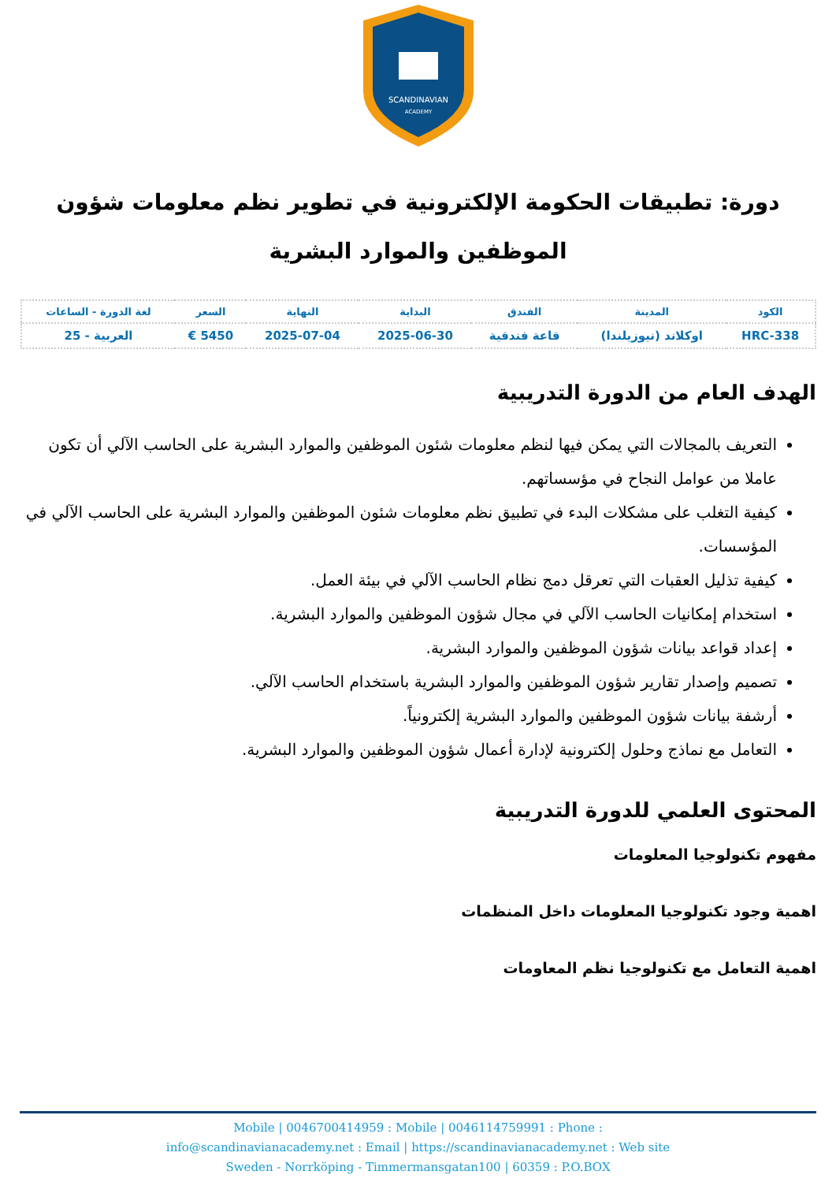SCANDINAVIAN
ACADEMY
دورة: تطبيقات الحكومة الإلكترونية في تطوير نظم معلومات شؤون الموظفين والموارد البشرية
| الكود | المدينة | الفندق | البداية | النهاية | السعر | لغة الدورة - الساعات |
| --- | --- | --- | --- | --- | --- | --- |
| HRC-338 | اوكلاند (نيوزيلندا) | قاعة فندقية | 2025-06-30 | 2025-07-04 | 5450 € | العربية - 25 |
الهدف العام من الدورة التدريبية
التعريف بالمجالات التي يمكن فيها لنظم معلومات شئون الموظفين والموارد البشرية على الحاسب الآلي أن تكون عاملا من عوامل النجاح في مؤسساتهم.
كيفية التغلب على مشكلات البدء في تطبيق نظم معلومات شئون الموظفين والموارد البشرية على الحاسب الآلي في المؤسسات.
كيفية تذليل العقبات التي تعرقل دمج نظام الحاسب الآلي في بيئة العمل.
استخدام إمكانيات الحاسب الآلي في مجال شؤون الموظفين والموارد البشرية.
إعداد قواعد بيانات شؤون الموظفين والموارد البشرية.
تصميم وإصدار تقارير شؤون الموظفين والموارد البشرية باستخدام الحاسب الآلي.
أرشفة بيانات شؤون الموظفين والموارد البشرية إلكترونياً.
التعامل مع نماذج وحلول إلكترونية لإدارة أعمال شؤون الموظفين والموارد البشرية.
المحتوى العلمي للدورة التدريبية
مفهوم تكنولوجيا المعلومات
اهمية وجود تكنولوجيا المعلومات داخل المنظمات
اهمية التعامل مع تكنولوجيا نظم المعاومات
Mobile | 0046700414959 : Mobile | 0046114759991 : Phone :
info@scandinavianacademy.net : Email | https://scandinavianacademy.net : Web site
Sweden - Norrköping - Timmermansgatan100 | 60359 : P.O.BOX